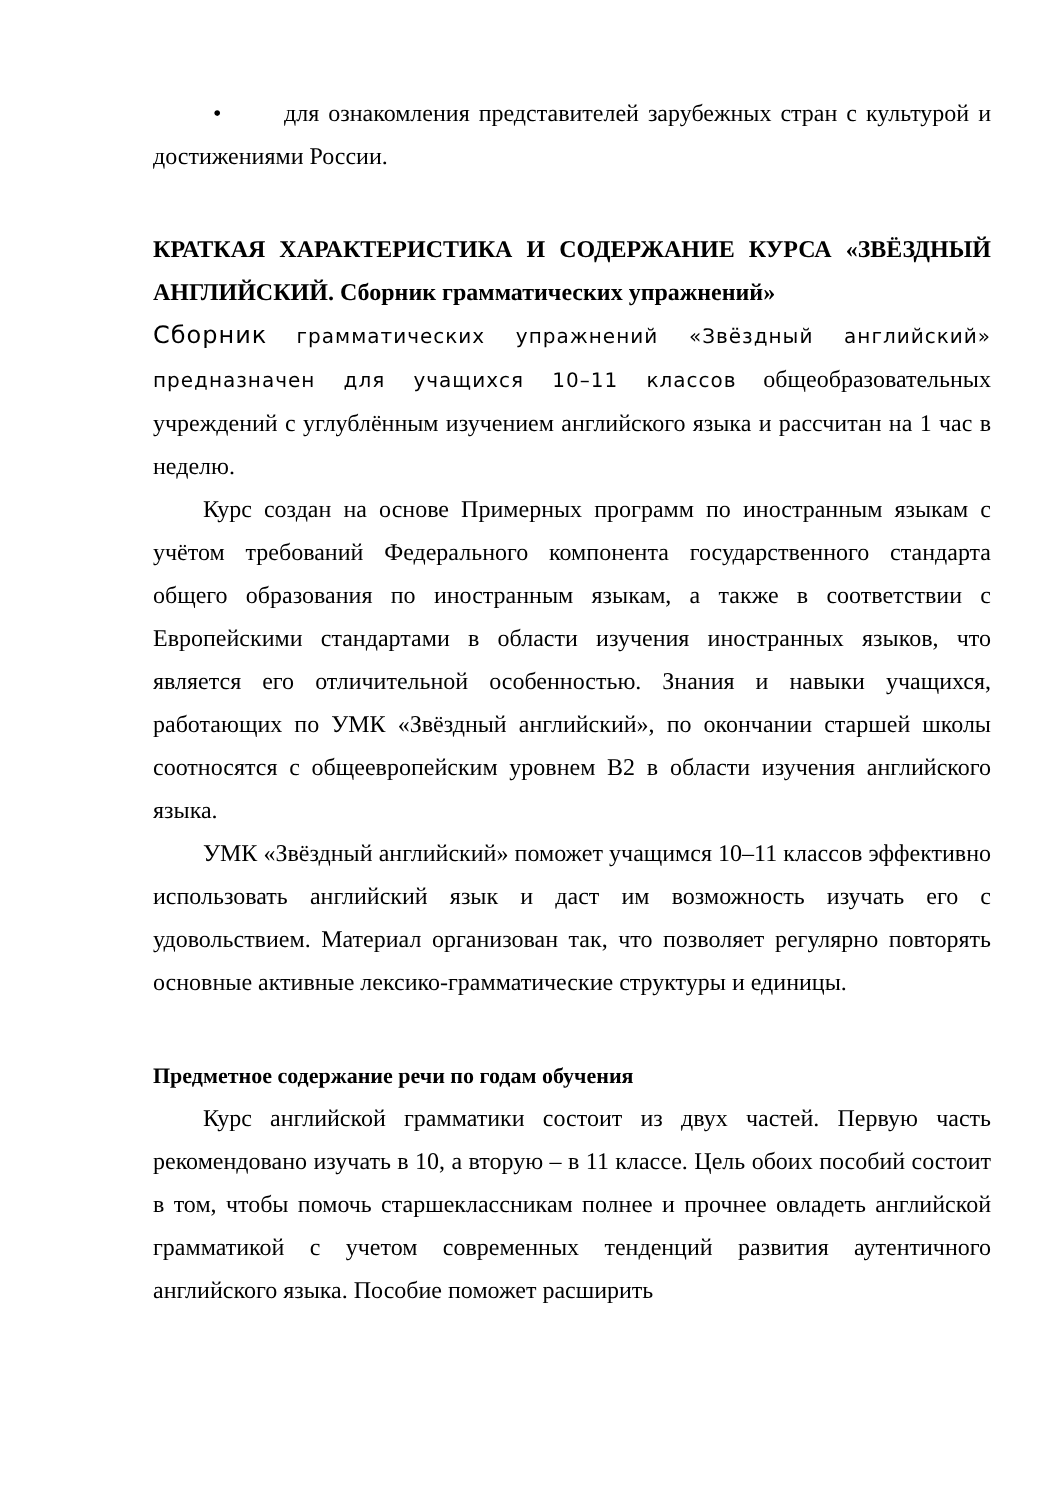• для ознакомления представителей зарубежных стран с культурой и достижениями России.
КРАТКАЯ ХАРАКТЕРИСТИКА И СОДЕРЖАНИЕ КУРСА «ЗВЁЗДНЫЙ АНГЛИЙСКИЙ. Сборник грамматических упражнений»
Сборник грамматических упражнений «Звёздный английский» предназначен для учащихся 10–11 классов общеобразовательных учреждений с углублённым изучением английского языка и рассчитан на 1 час в неделю.
Курс создан на основе Примерных программ по иностранным языкам с учётом требований Федерального компонента государственного стандарта общего образования по иностранным языкам, а также в соответствии с Европейскими стандартами в области изучения иностранных языков, что является его отличительной особенностью. Знания и навыки учащихся, работающих по УМК «Звёздный английский», по окончании старшей школы соотносятся с общеевропейским уровнем B2 в области изучения английского языка.
УМК «Звёздный английский» поможет учащимся 10–11 классов эффективно использовать английский язык и даст им возможность изучать его с удовольствием. Материал организован так, что позволяет регулярно повторять основные активные лексико-грамматические структуры и единицы.
Предметное содержание речи по годам обучения
Курс английской грамматики состоит из двух частей. Первую часть рекомендовано изучать в 10, а вторую – в 11 классе. Цель обоих пособий состоит в том, чтобы помочь старшеклассникам полнее и прочнее овладеть английской грамматикой с учетом современных тенденций развития аутентичного английского языка. Пособие поможет расширить